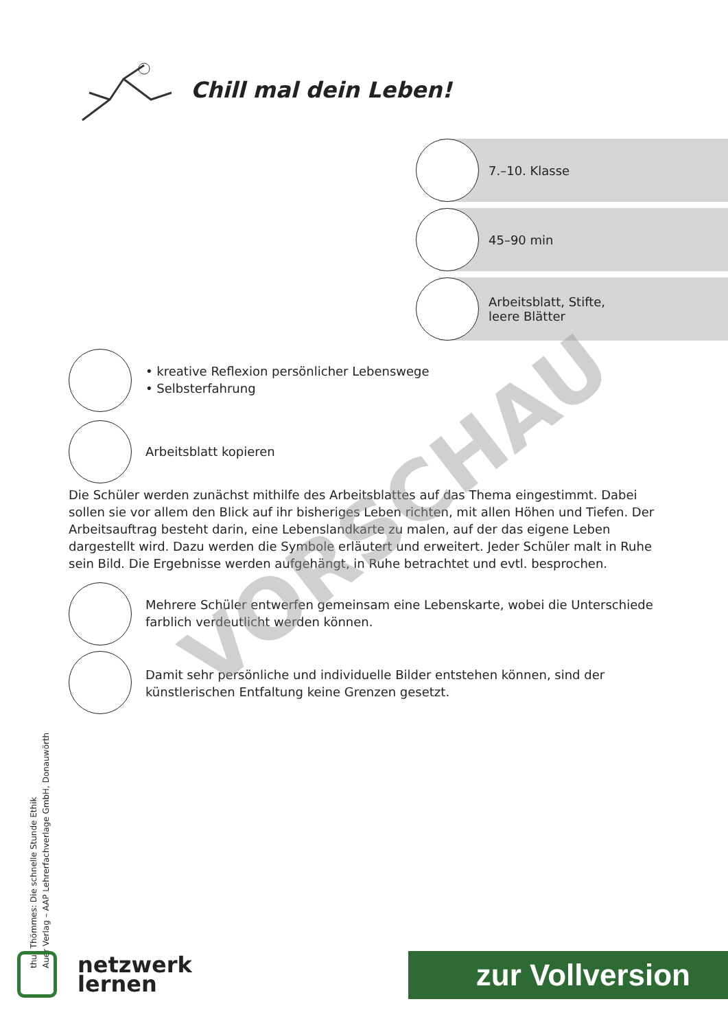Chill mal dein Leben!
7.–10. Klasse
45–90 min
Arbeitsblatt, Stifte,
leere Blätter
• kreative Reflexion persönlicher Lebenswege
• Selbsterfahrung
Arbeitsblatt kopieren
Die Schüler werden zunächst mithilfe des Arbeitsblattes auf das Thema eingestimmt. Dabei sollen sie vor allem den Blick auf ihr bisheriges Leben richten, mit allen Höhen und Tiefen. Der Arbeitsauftrag besteht darin, eine Lebenslandkarte zu malen, auf der das eigene Leben dargestellt wird. Dazu werden die Symbole erläutert und erweitert. Jeder Schüler malt in Ruhe sein Bild. Die Ergebnisse werden aufgehängt, in Ruhe betrachtet und evtl. besprochen.
Mehrere Schüler entwerfen gemeinsam eine Lebenskarte, wobei die Unterschiede farblich verdeutlicht werden können.
Damit sehr persönliche und individuelle Bilder entstehen können, sind der künstlerischen Entfaltung keine Grenzen gesetzt.
VORSCHAU
thur Thömmes: Die schnelle Stunde Ethik
Auer Verlag – AAP Lehrerfachverlage GmbH, Donauwörth
netzwerk
lernen
zur Vollversion